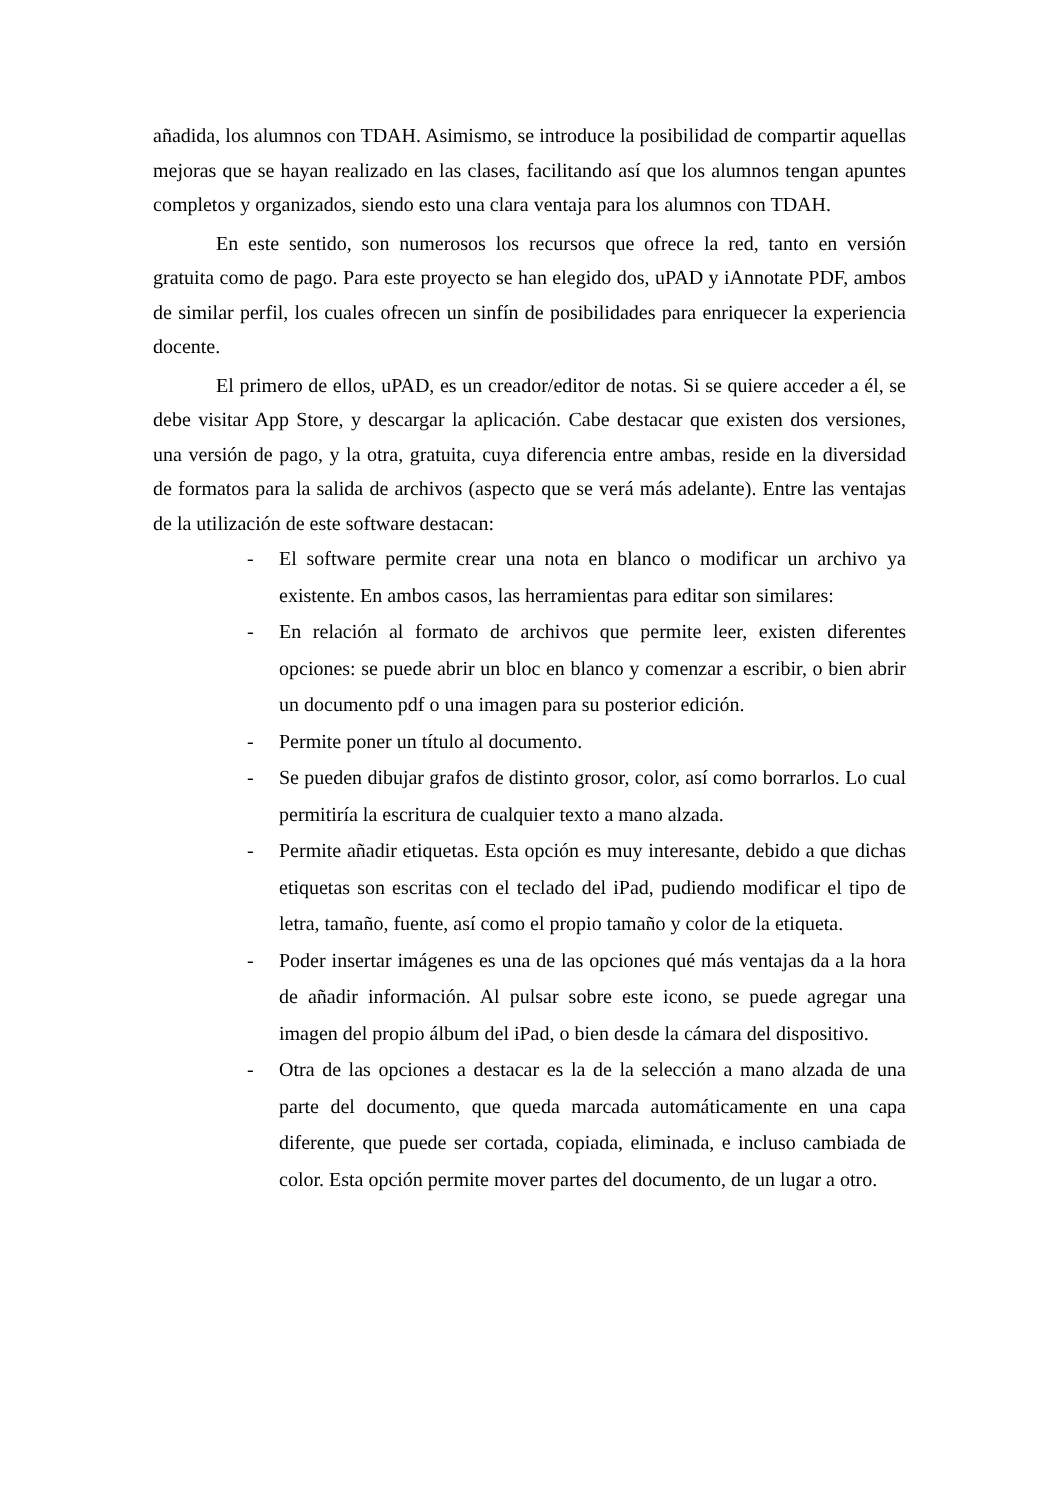añadida, los alumnos con TDAH. Asimismo, se introduce la posibilidad de compartir aquellas mejoras que se hayan realizado en las clases, facilitando así que los alumnos tengan apuntes completos y organizados, siendo esto una clara ventaja para los alumnos con TDAH.
En este sentido, son numerosos los recursos que ofrece la red, tanto en versión gratuita como de pago. Para este proyecto se han elegido dos, uPAD y iAnnotate PDF, ambos de similar perfil, los cuales ofrecen un sinfín de posibilidades para enriquecer la experiencia docente.
El primero de ellos, uPAD, es un creador/editor de notas. Si se quiere acceder a él, se debe visitar App Store, y descargar la aplicación. Cabe destacar que existen dos versiones, una versión de pago, y la otra, gratuita, cuya diferencia entre ambas, reside en la diversidad de formatos para la salida de archivos (aspecto que se verá más adelante). Entre las ventajas de la utilización de este software destacan:
- El software permite crear una nota en blanco o modificar un archivo ya existente. En ambos casos, las herramientas para editar son similares:
- En relación al formato de archivos que permite leer, existen diferentes opciones: se puede abrir un bloc en blanco y comenzar a escribir, o bien abrir un documento pdf o una imagen para su posterior edición.
- Permite poner un título al documento.
- Se pueden dibujar grafos de distinto grosor, color, así como borrarlos. Lo cual permitiría la escritura de cualquier texto a mano alzada.
- Permite añadir etiquetas. Esta opción es muy interesante, debido a que dichas etiquetas son escritas con el teclado del iPad, pudiendo modificar el tipo de letra, tamaño, fuente, así como el propio tamaño y color de la etiqueta.
- Poder insertar imágenes es una de las opciones qué más ventajas da a la hora de añadir información. Al pulsar sobre este icono, se puede agregar una imagen del propio álbum del iPad, o bien desde la cámara del dispositivo.
- Otra de las opciones a destacar es la de la selección a mano alzada de una parte del documento, que queda marcada automáticamente en una capa diferente, que puede ser cortada, copiada, eliminada, e incluso cambiada de color. Esta opción permite mover partes del documento, de un lugar a otro.